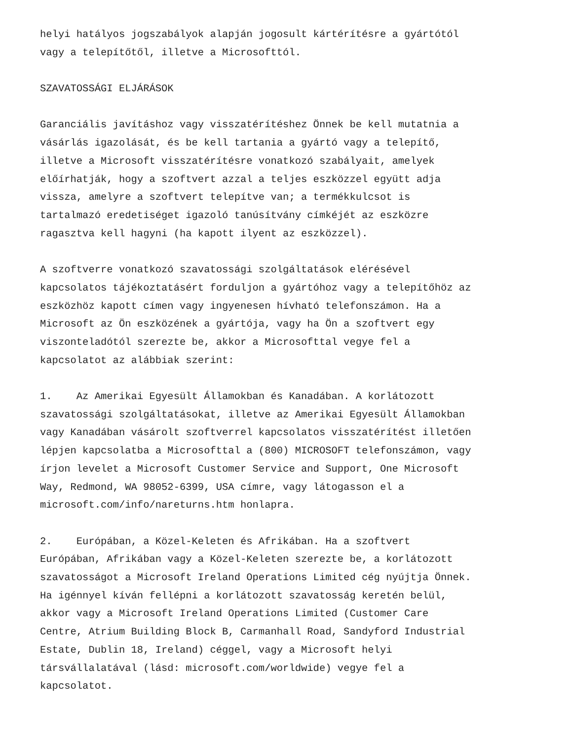helyi hatályos jogszabályok alapján jogosult kártérítésre a gyártótól vagy a telepítőtől, illetve a Microsofttól.
SZAVATOSSÁGI ELJÁRÁSOK
Garanciális javításhoz vagy visszatérítéshez Önnek be kell mutatnia a vásárlás igazolását, és be kell tartania a gyártó vagy a telepítő, illetve a Microsoft visszatérítésre vonatkozó szabályait, amelyek előírhatják, hogy a szoftvert azzal a teljes eszközzel együtt adja vissza, amelyre a szoftvert telepítve van; a termékkulcsot is tartalmazó eredetiséget igazoló tanúsítvány címkéjét az eszközre ragasztva kell hagyni (ha kapott ilyent az eszközzel).
A szoftverre vonatkozó szavatossági szolgáltatások elérésével kapcsolatos tájékoztatásért forduljon a gyártóhoz vagy a telepítőhöz az eszközhöz kapott címen vagy ingyenesen hívható telefonszámon. Ha a Microsoft az Ön eszközének a gyártója, vagy ha Ön a szoftvert egy viszonteladótól szerezte be, akkor a Microsofttal vegye fel a kapcsolatot az alábbiak szerint:
1. Az Amerikai Egyesült Államokban és Kanadában. A korlátozott szavatossági szolgáltatásokat, illetve az Amerikai Egyesült Államokban vagy Kanadában vásárolt szoftverrel kapcsolatos visszatérítést illetően lépjen kapcsolatba a Microsofttal a (800) MICROSOFT telefonszámon, vagy írjon levelet a Microsoft Customer Service and Support, One Microsoft Way, Redmond, WA 98052-6399, USA címre, vagy látogasson el a microsoft.com/info/nareturns.htm honlapra.
2. Európában, a Közel-Keleten és Afrikában. Ha a szoftvert Európában, Afrikában vagy a Közel-Keleten szerezte be, a korlátozott szavatosságot a Microsoft Ireland Operations Limited cég nyújtja Önnek. Ha igénnyel kíván fellépni a korlátozott szavatosság keretén belül, akkor vagy a Microsoft Ireland Operations Limited (Customer Care Centre, Atrium Building Block B, Carmanhall Road, Sandyford Industrial Estate, Dublin 18, Ireland) céggel, vagy a Microsoft helyi társvállalatával (lásd: microsoft.com/worldwide) vegye fel a kapcsolatot.